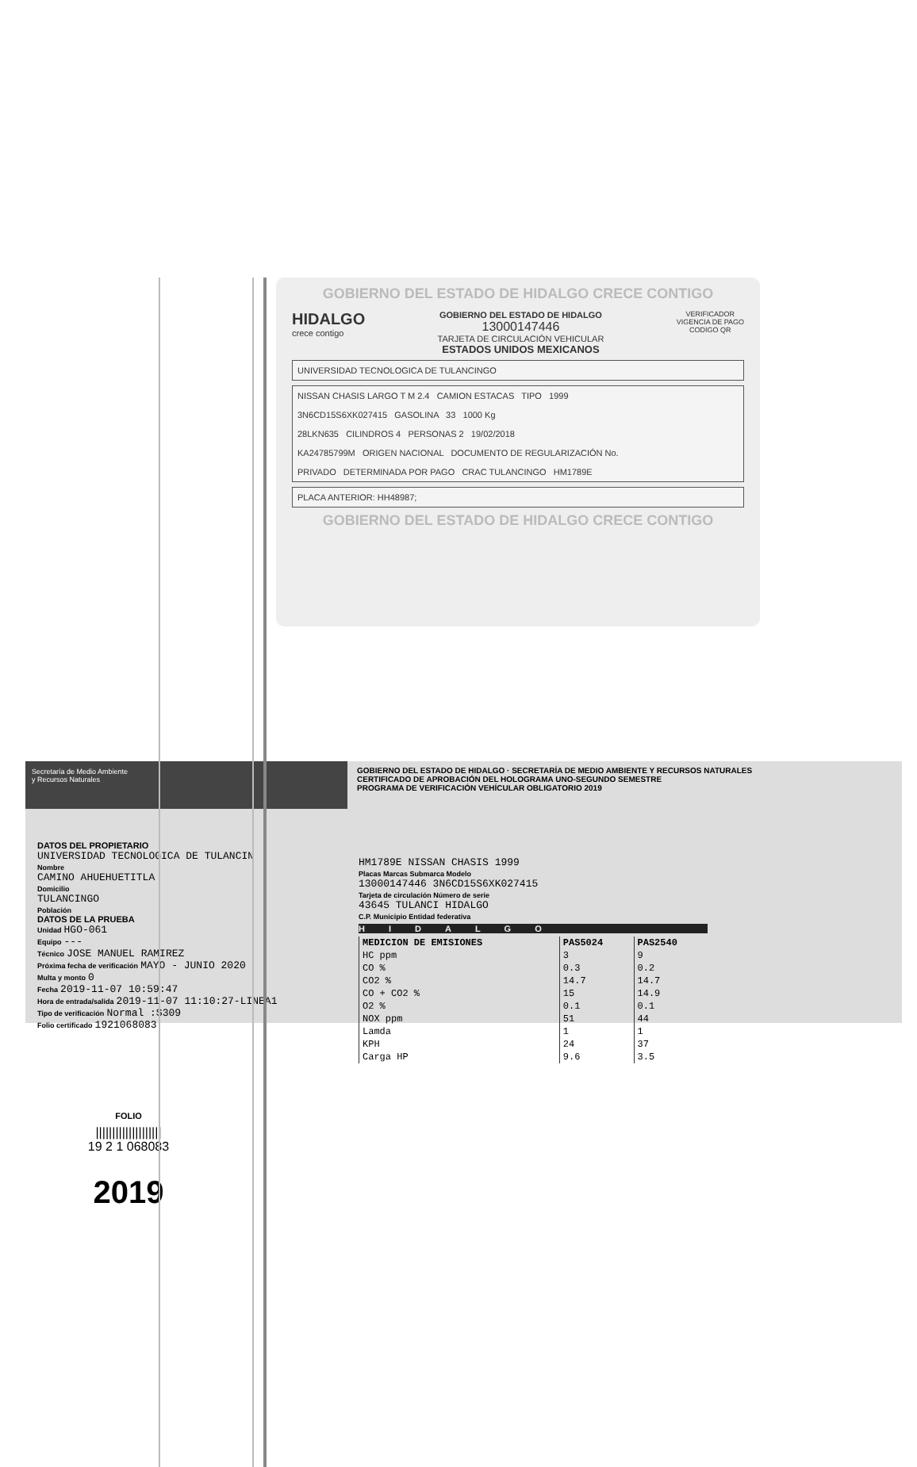GOBIERNO DEL ESTADO DE HIDALGO CRECE CONTIGO
HIDALGO
crece contigo
GOBIERNO DEL ESTADO DE HIDALGO
13000147446
TARJETA DE CIRCULACIÓN VEHICULAR
ESTADOS UNIDOS MEXICANOS
VERIFICADOR
VIGENCIA DE PAGO
CODIGO QR
UNIVERSIDAD TECNOLOGICA DE TULANCINGO
NISSAN CHASIS LARGO T M 2.4 CAMION ESTACAS TIPO 1999
3N6CD15S6XK027415 GASOLINA 33 1000 Kg
28LKN635 CILINDROS 4 PERSONAS 2 19/02/2018
KA24785799M ORIGEN NACIONAL DOCUMENTO DE REGULARIZACIÓN No.
PRIVADO DETERMINADA POR PAGO CRAC TULANCINGO HM1789E
PLACA ANTERIOR: HH48987;
GOBIERNO DEL ESTADO DE HIDALGO CRECE CONTIGO
Secretaría de Medio Ambiente
y Recursos Naturales
GOBIERNO DEL ESTADO DE HIDALGO · SECRETARÍA DE MEDIO AMBIENTE Y RECURSOS NATURALES
CERTIFICADO DE APROBACIÓN DEL HOLOGRAMA UNO-SEGUNDO SEMESTRE
PROGRAMA DE VERIFICACIÓN VEHÍCULAR OBLIGATORIO 2019
DATOS DEL PROPIETARIO
UNIVERSIDAD TECNOLOGICA DE TULANCIN
Nombre
CAMINO AHUEHUETITLA
Domicilio
TULANCINGO
Población
DATOS DE LA PRUEBA
Unidad HGO-061
Equipo ---
Técnico JOSE MANUEL RAMIREZ
Próxima fecha de verificación MAYO - JUNIO 2020
Multa y monto 0
Fecha 2019-11-07 10:59:47
Hora de entrada/salida 2019-11-07 11:10:27-LINEA1
Tipo de verificación Normal :$309
Folio certificado 1921068083
HM1789E NISSAN CHASIS 1999
Placas Marcas Submarca Modelo
13000147446 3N6CD15S6XK027415
Tarjeta de circulación Número de serie
43645 TULANCI HIDALGO
C.P. Municipio Entidad federativa
HIDALGO
| MEDICION DE EMISIONES | PAS5024 | PAS2540 |
| --- | --- | --- |
| HC ppm | 3 | 9 |
| CO % | 0.3 | 0.2 |
| CO2 % | 14.7 | 14.7 |
| CO + CO2 % | 15 | 14.9 |
| O2 % | 0.1 | 0.1 |
| NOX ppm | 51 | 44 |
| Lamda | 1 | 1 |
| KPH | 24 | 37 |
| Carga HP | 9.6 | 3.5 |
FOLIO
||||||||||||||||||||
19 2 1 068083
2019